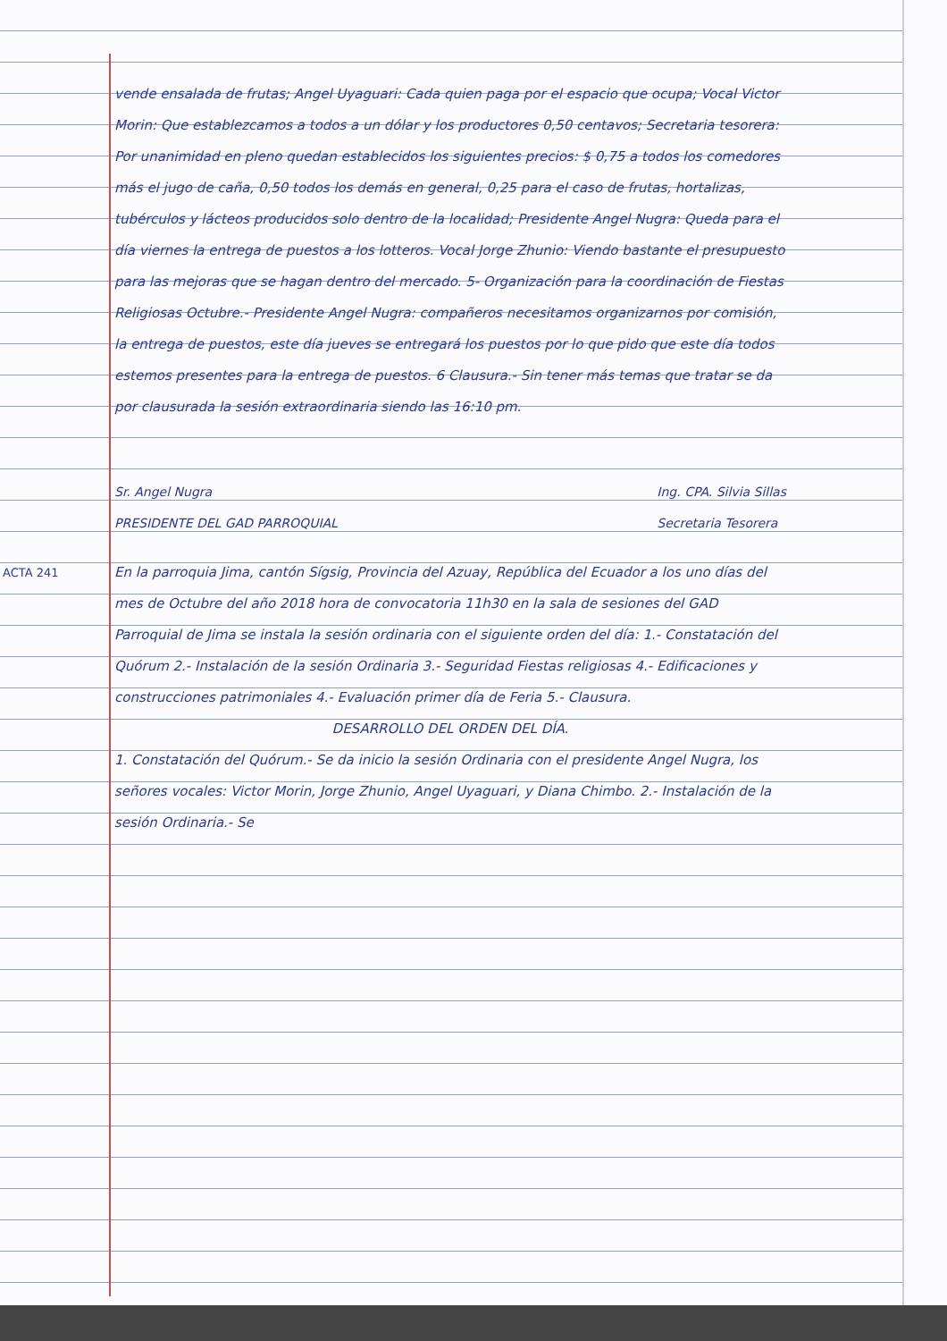vende ensalada de frutas; Angel Uyaguari: Cada quien paga por el espacio que ocupa; Vocal Victor Morin: Que establezcamos a todos a un dólar y los productores 0,50 centavos; Secretaria tesorera: Por unanimidad en pleno quedan establecidos los siguientes precios: $ 0,75 a todos los comedores más el jugo de caña, 0,50 todos los demás en general, 0,25 para el caso de frutas, hortalizas, tubérculos y lácteos producidos solo dentro de la localidad; Presidente Angel Nugra: Queda para el día viernes la entrega de puestos a los lotteros. Vocal Jorge Zhunio: Viendo bastante el presupuesto para las mejoras que se hagan dentro del mercado. 5- Organización para la coordinación de Fiestas Religiosas Octubre.- Presidente Angel Nugra: compañeros necesitamos organizarnos por comisión, la entrega de puestos, este día jueves se entregará los puestos por lo que pido que este día todos estemos presentes para la entrega de puestos. 6 Clausura.- Sin tener más temas que tratar se da por clausurada la sesión extraordinaria siendo las 16:10 pm.
Sr. Angel Nugra
PRESIDENTE DEL GAD PARROQUIAL
Ing. CPA. Silvia Sillas
Secretaria Tesorera
ACTA 241
En la parroquia Jima, cantón Sígsig, Provincia del Azuay, República del Ecuador a los uno días del mes de Octubre del año 2018 hora de convocatoria 11h30 en la sala de sesiones del GAD Parroquial de Jima se instala la sesión ordinaria con el siguiente orden del día: 1.- Constatación del Quórum 2.- Instalación de la sesión Ordinaria 3.- Seguridad Fiestas religiosas 4.- Edificaciones y construcciones patrimoniales 4.- Evaluación primer día de Feria 5.- Clausura.
DESARROLLO DEL ORDEN DEL DÍA.
1. Constatación del Quórum.- Se da inicio la sesión Ordinaria con el presidente Angel Nugra, los señores vocales: Victor Morin, Jorge Zhunio, Angel Uyaguari, y Diana Chimbo. 2.- Instalación de la sesión Ordinaria.- Se